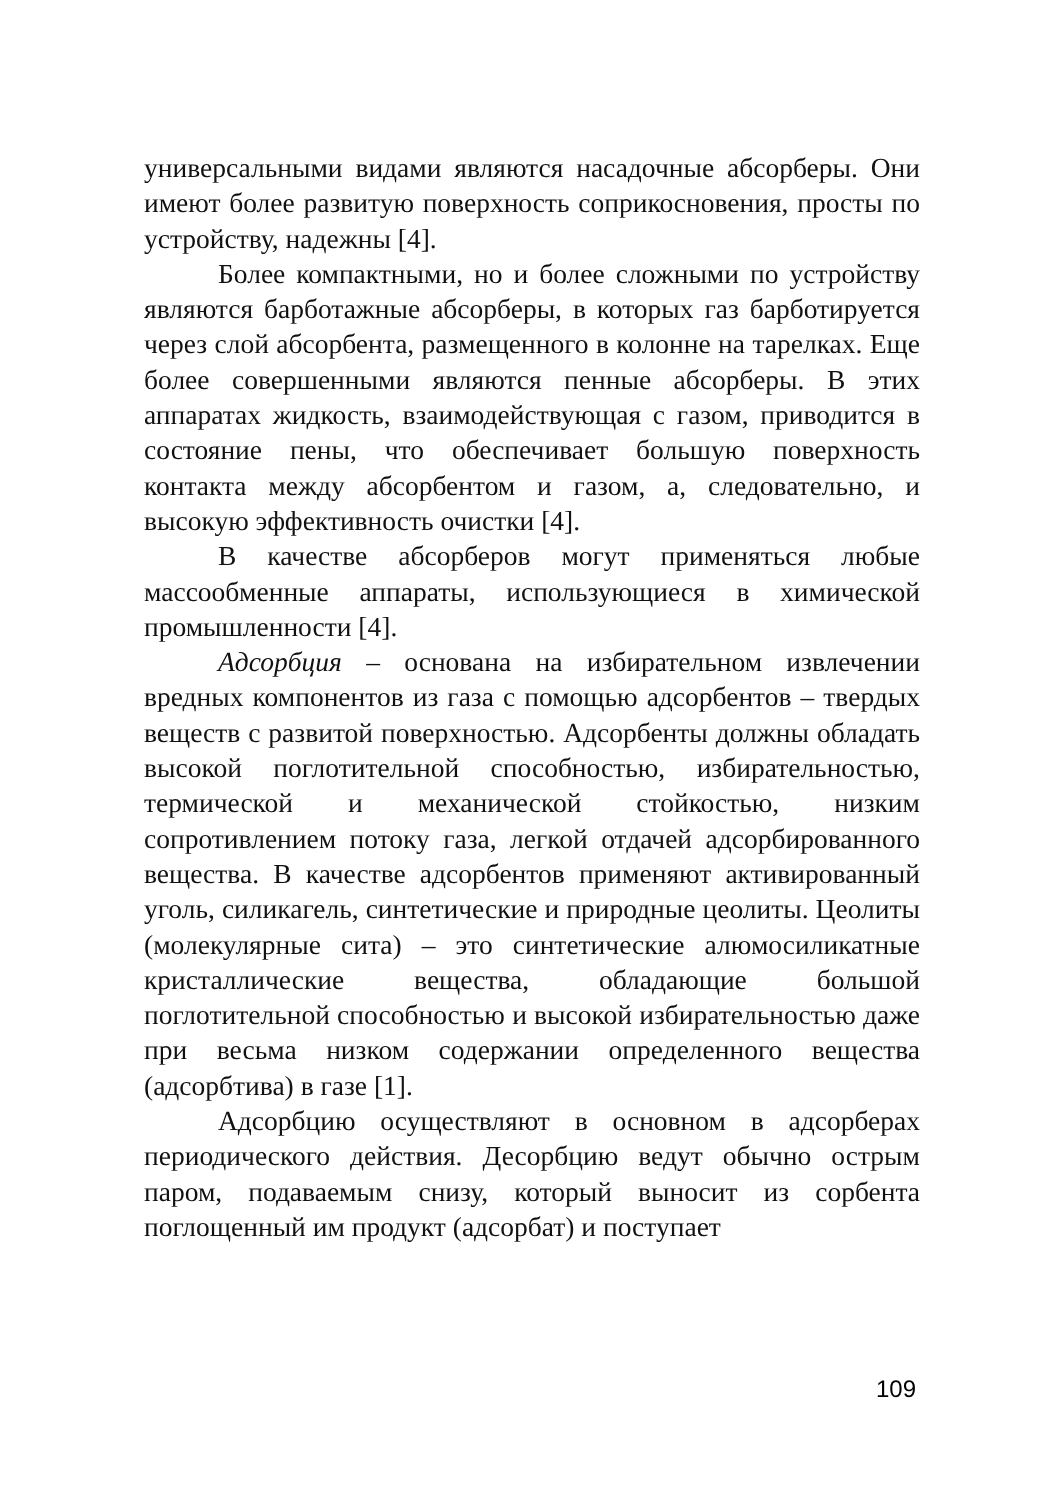универсальными видами являются насадочные абсорберы. Они имеют более развитую поверхность соприкосновения, просты по устройству, надежны [4].
Более компактными, но и более сложными по устройству являются барботажные абсорберы, в которых газ барботируется через слой абсорбента, размещенного в колонне на тарелках. Еще более совершенными являются пенные абсорберы. В этих аппаратах жидкость, взаимодействующая с газом, приводится в состояние пены, что обеспечивает большую поверхность контакта между абсорбентом и газом, а, следовательно, и высокую эффективность очистки [4].
В качестве абсорберов могут применяться любые массообменные аппараты, использующиеся в химической промышленности [4].
Адсорбция – основана на избирательном извлечении вредных компонентов из газа с помощью адсорбентов – твердых веществ с развитой поверхностью. Адсорбенты должны обладать высокой поглотительной способностью, избирательностью, термической и механической стойкостью, низким сопротивлением потоку газа, легкой отдачей адсорбированного вещества. В качестве адсорбентов применяют активированный уголь, силикагель, синтетические и природные цеолиты. Цеолиты (молекулярные сита) – это синтетические алюмосиликатные кристаллические вещества, обладающие большой поглотительной способностью и высокой избирательностью даже при весьма низком содержании определенного вещества (адсорбтива) в газе [1].
Адсорбцию осуществляют в основном в адсорберах периодического действия. Десорбцию ведут обычно острым паром, подаваемым снизу, который выносит из сорбента поглощенный им продукт (адсорбат) и поступает
109